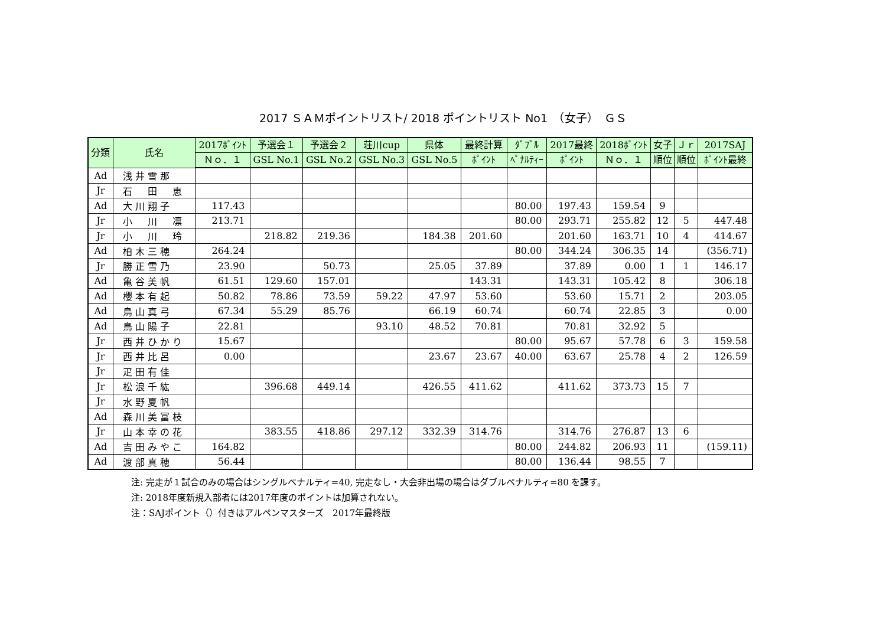2017 ＳＡＭポイントリスト/ 2018 ポイントリスト No1　（女子）　ＧＳ
| 分類 | 氏名 | 2017ﾎﾟｲﾝﾄ | 予選会１ | 予選会２ | 荘川cup | 県体 | 最終計算 | ﾀﾞﾌﾞﾙ | 2017最終 | 2018ﾎﾟｲﾝﾄ | 女子 | Ｊｒ | 2017SAJ |
| --- | --- | --- | --- | --- | --- | --- | --- | --- | --- | --- | --- | --- | --- |
| | | Ｎｏ．１ | GSL No.1 | GSL No.2 | GSL No.3 | GSL No.5 | ﾎﾟｲﾝﾄ | ﾍﾟﾅﾙﾃｨｰ | ﾎﾟｲﾝﾄ | Ｎｏ．１ | 順位 | 順位 | ﾎﾟｲﾝﾄ最終 |
| Ad | 浅井雪那 | | | | | | | | | | | | |
| Jr | 石 田 恵 | | | | | | | | | | | | |
| Ad | 大川翔子 | 117.43 | | | | | | 80.00 | 197.43 | 159.54 | 9 | | |
| Jr | 小 川 凛 | 213.71 | | | | | | 80.00 | 293.71 | 255.82 | 12 | 5 | 447.48 |
| Jr | 小 川 玲 | | 218.82 | 219.36 | | 184.38 | 201.60 | | 201.60 | 163.71 | 10 | 4 | 414.67 |
| Ad | 柏木三穂 | 264.24 | | | | | | 80.00 | 344.24 | 306.35 | 14 | | (356.71) |
| Jr | 勝正雪乃 | 23.90 | | 50.73 | | 25.05 | 37.89 | | 37.89 | 0.00 | 1 | 1 | 146.17 |
| Ad | 亀谷美帆 | 61.51 | 129.60 | 157.01 | | | 143.31 | | 143.31 | 105.42 | 8 | | 306.18 |
| Ad | 櫻本有起 | 50.82 | 78.86 | 73.59 | 59.22 | 47.97 | 53.60 | | 53.60 | 15.71 | 2 | | 203.05 |
| Ad | 鳥山真弓 | 67.34 | 55.29 | 85.76 | | 66.19 | 60.74 | | 60.74 | 22.85 | 3 | | 0.00 |
| Ad | 鳥山陽子 | 22.81 | | | 93.10 | 48.52 | 70.81 | | 70.81 | 32.92 | 5 | | |
| Jr | 西井ひかり | 15.67 | | | | | | 80.00 | 95.67 | 57.78 | 6 | 3 | 159.58 |
| Jr | 西井比呂 | 0.00 | | | | 23.67 | 23.67 | 40.00 | 63.67 | 25.78 | 4 | 2 | 126.59 |
| Jr | 疋田有佳 | | | | | | | | | | | | |
| Jr | 松浪千紘 | | 396.68 | 449.14 | | 426.55 | 411.62 | | 411.62 | 373.73 | 15 | 7 | |
| Jr | 水野夏帆 | | | | | | | | | | | | |
| Ad | 森川美冨枝 | | | | | | | | | | | | |
| Jr | 山本幸の花 | | 383.55 | 418.86 | 297.12 | 332.39 | 314.76 | | 314.76 | 276.87 | 13 | 6 | |
| Ad | 吉田みやこ | 164.82 | | | | | | 80.00 | 244.82 | 206.93 | 11 | | (159.11) |
| Ad | 渡部真穂 | 56.44 | | | | | | 80.00 | 136.44 | 98.55 | 7 | | |
注: 完走が１試合のみの場合はシングルペナルティ=40, 完走なし・大会非出場の場合はダブルペナルティ=80 を課す。
注: 2018年度新規入部者には2017年度のポイントは加算されない。
注：SAJポイント（）付きはアルペンマスターズ　2017年最終版